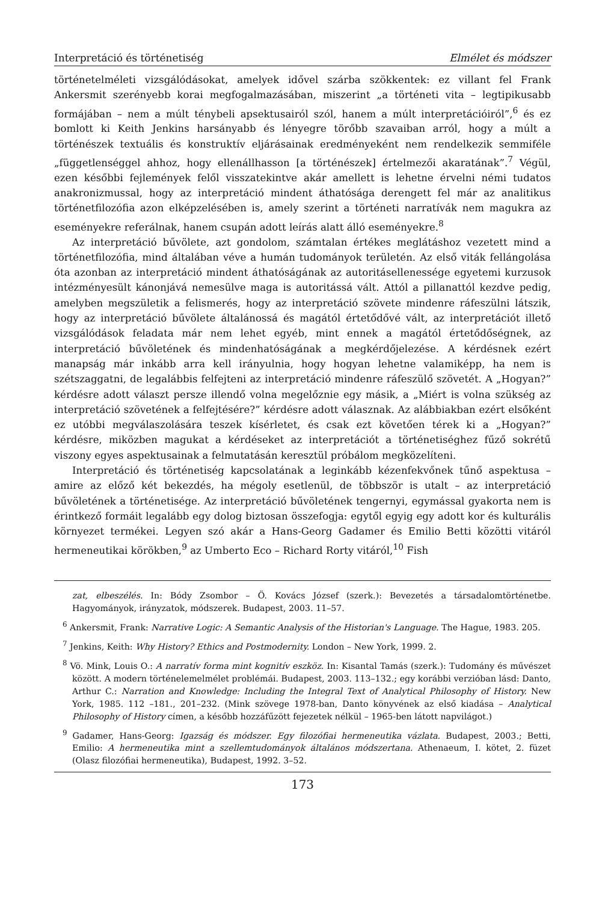Interpretáció és történetiség Elmélet és módszer
történetelméleti vizsgálódásokat, amelyek idővel szárba szökkentek: ez villant fel Frank Ankersmit szerényebb korai megfogalmazásában, miszerint „a történeti vita – legtipikusabb formájában – nem a múlt ténybeli apsektusairól szól, hanem a múlt interpretációiról”,<sup>6</sup> és ez bomlott ki Keith Jenkins harsányabb és lényegre törőbb szavaiban arról, hogy a múlt a történészek textuális és konstruktív eljárásainak eredményeként nem rendelkezik semmiféle „függetlenséggel ahhoz, hogy ellenállhasson [a történészek] értelmezői akaratának”.<sup>7</sup> Végül, ezen későbbi fejlemények felől visszatekintve akár amellett is lehetne érvelni némi tudatos anakronizmussal, hogy az interpretáció mindent áthatósága derengett fel már az analitikus történetfilozófia azon elképzelésében is, amely szerint a történeti narratívák nem magukra az eseményekre referálnak, hanem csupán adott leírás alatt álló eseményekre.<sup>8</sup>
Az interpretáció bűvölete, azt gondolom, számtalan értékes meglátáshoz vezetett mind a történetfilozófia, mind általában véve a humán tudományok területén. Az első viták fellángolása óta azonban az interpretáció mindent áthatóságának az autoritásellenessége egyetemi kurzusok intézményesült kánonjává nemesülve maga is autoritássá vált. Attól a pillanattól kezdve pedig, amelyben megszületik a felismerés, hogy az interpretáció szövete mindenre ráfeszülni látszik, hogy az interpretáció bűvölete általánossá és magától értetődővé vált, az interpretációt illető vizsgálódások feladata már nem lehet egyéb, mint ennek a magától értetődőségnek, az interpretáció bűvöletének és mindenhatóságának a megkérdőjelezése. A kérdésnek ezért manapság már inkább arra kell irányulnia, hogy hogyan lehetne valamiképp, ha nem is szétszaggatni, de legalábbis felfejteni az interpretáció mindenre ráfeszülő szövetét. A „Hogyan?” kérdésre adott választ persze illendő volna megelőznie egy másik, a „Miért is volna szükség az interpretáció szövetének a felfejtésére?” kérdésre adott válasznak. Az alábbiakban ezért elsőként ez utóbbi megválaszolására teszek kísérletet, és csak ezt követően térek ki a „Hogyan?” kérdésre, miközben magukat a kérdéseket az interpretációt a történetiséghez fűző sokrétű viszony egyes aspektusainak a felmutatásán keresztül próbálom megközelíteni.
Interpretáció és történetiség kapcsolatának a leginkább kézenfekvőnek tűnő aspektusa – amire az előző két bekezdés, ha mégoly esetlenül, de többször is utalt – az interpretáció bűvöletének a történetisége. Az interpretáció bűvöletének tengernyi, egymással gyakorta nem is érintkező formáit legalább egy dolog biztosan összefogja: egytől egyig egy adott kor és kulturális környezet termékei. Legyen szó akár a Hans-Georg Gadamer és Emilio Betti közötti vitáról hermeneutikai körökben,<sup>9</sup> az Umberto Eco – Richard Rorty vitáról,<sup>10</sup> Fish
zat, elbeszélés. In: Bódy Zsombor – Ö. Kovács József (szerk.): Bevezetés a társadalomtörténetbe. Hagyományok, irányzatok, módszerek. Budapest, 2003. 11–57.
<sup>6</sup> Ankersmit, Frank: Narrative Logic: A Semantic Analysis of the Historian's Language. The Hague, 1983. 205.
<sup>7</sup> Jenkins, Keith: Why History? Ethics and Postmodernity. London – New York, 1999. 2.
<sup>8</sup> Vö. Mink, Louis O.: A narratív forma mint kognitív eszköz. In: Kisantal Tamás (szerk.): Tudomány és művészet között. A modern történelemelmélet problémái. Budapest, 2003. 113–132.; egy korábbi verzióban lásd: Danto, Arthur C.: Narration and Knowledge: Including the Integral Text of Analytical Philosophy of History. New York, 1985. 112 –181., 201–232. (Mink szövege 1978-ban, Danto könyvének az első kiadása – Analytical Philosophy of History címen, a később hozzáfűzött fejezetek nélkül – 1965-ben látott napvilágot.)
<sup>9</sup> Gadamer, Hans-Georg: Igazság és módszer. Egy filozófiai hermeneutika vázlata. Budapest, 2003.; Betti, Emilio: A hermeneutika mint a szellemtudományok általános módszertana. Athenaeum, I. kötet, 2. füzet (Olasz filozófiai hermeneutika), Budapest, 1992. 3–52.
173